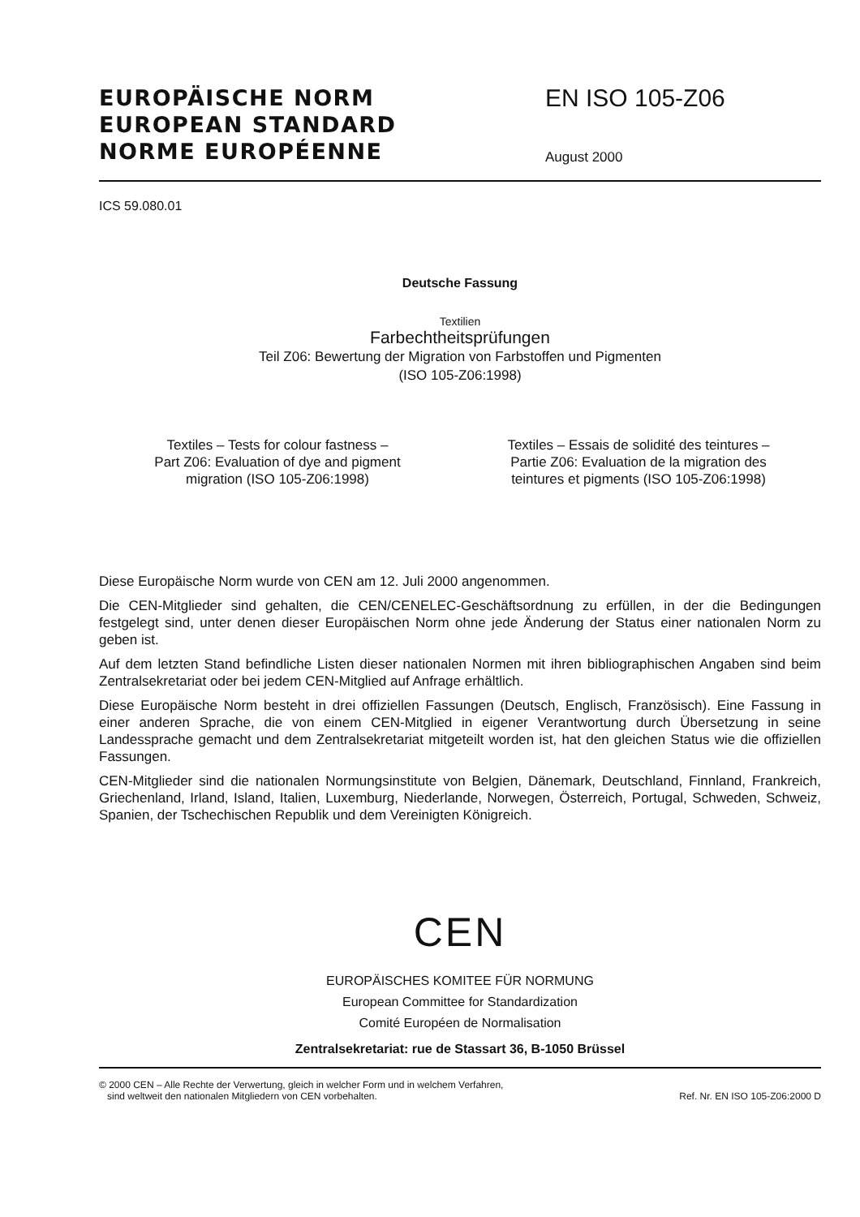EUROPÄISCHE NORM
EUROPEAN STANDARD
NORME EUROPÉENNE
EN ISO 105-Z06
August 2000
ICS 59.080.01
Deutsche Fassung
Textilien
Farbechtheitsprüfungen
Teil Z06: Bewertung der Migration von Farbstoffen und Pigmenten
(ISO 105-Z06:1998)
Textiles – Tests for colour fastness –
Part Z06: Evaluation of dye and pigment
migration (ISO 105-Z06:1998)
Textiles – Essais de solidité des teintures –
Partie Z06: Evaluation de la migration des
teintures et pigments (ISO 105-Z06:1998)
Diese Europäische Norm wurde von CEN am 12. Juli 2000 angenommen.
Die CEN-Mitglieder sind gehalten, die CEN/CENELEC-Geschäftsordnung zu erfüllen, in der die Bedingungen festgelegt sind, unter denen dieser Europäischen Norm ohne jede Änderung der Status einer nationalen Norm zu geben ist.
Auf dem letzten Stand befindliche Listen dieser nationalen Normen mit ihren bibliographischen Angaben sind beim Zentralsekretariat oder bei jedem CEN-Mitglied auf Anfrage erhältlich.
Diese Europäische Norm besteht in drei offiziellen Fassungen (Deutsch, Englisch, Französisch). Eine Fassung in einer anderen Sprache, die von einem CEN-Mitglied in eigener Verantwortung durch Übersetzung in seine Landessprache gemacht und dem Zentralsekretariat mitgeteilt worden ist, hat den gleichen Status wie die offiziellen Fassungen.
CEN-Mitglieder sind die nationalen Normungsinstitute von Belgien, Dänemark, Deutschland, Finnland, Frankreich, Griechenland, Irland, Island, Italien, Luxemburg, Niederlande, Norwegen, Österreich, Portugal, Schweden, Schweiz, Spanien, der Tschechischen Republik und dem Vereinigten Königreich.
CEN
EUROPÄISCHES KOMITEE FÜR NORMUNG
European Committee for Standardization
Comité Européen de Normalisation
Zentralsekretariat: rue de Stassart 36, B-1050 Brüssel
© 2000 CEN – Alle Rechte der Verwertung, gleich in welcher Form und in welchem Verfahren,
sind weltweit den nationalen Mitgliedern von CEN vorbehalten.
Ref. Nr. EN ISO 105-Z06:2000 D